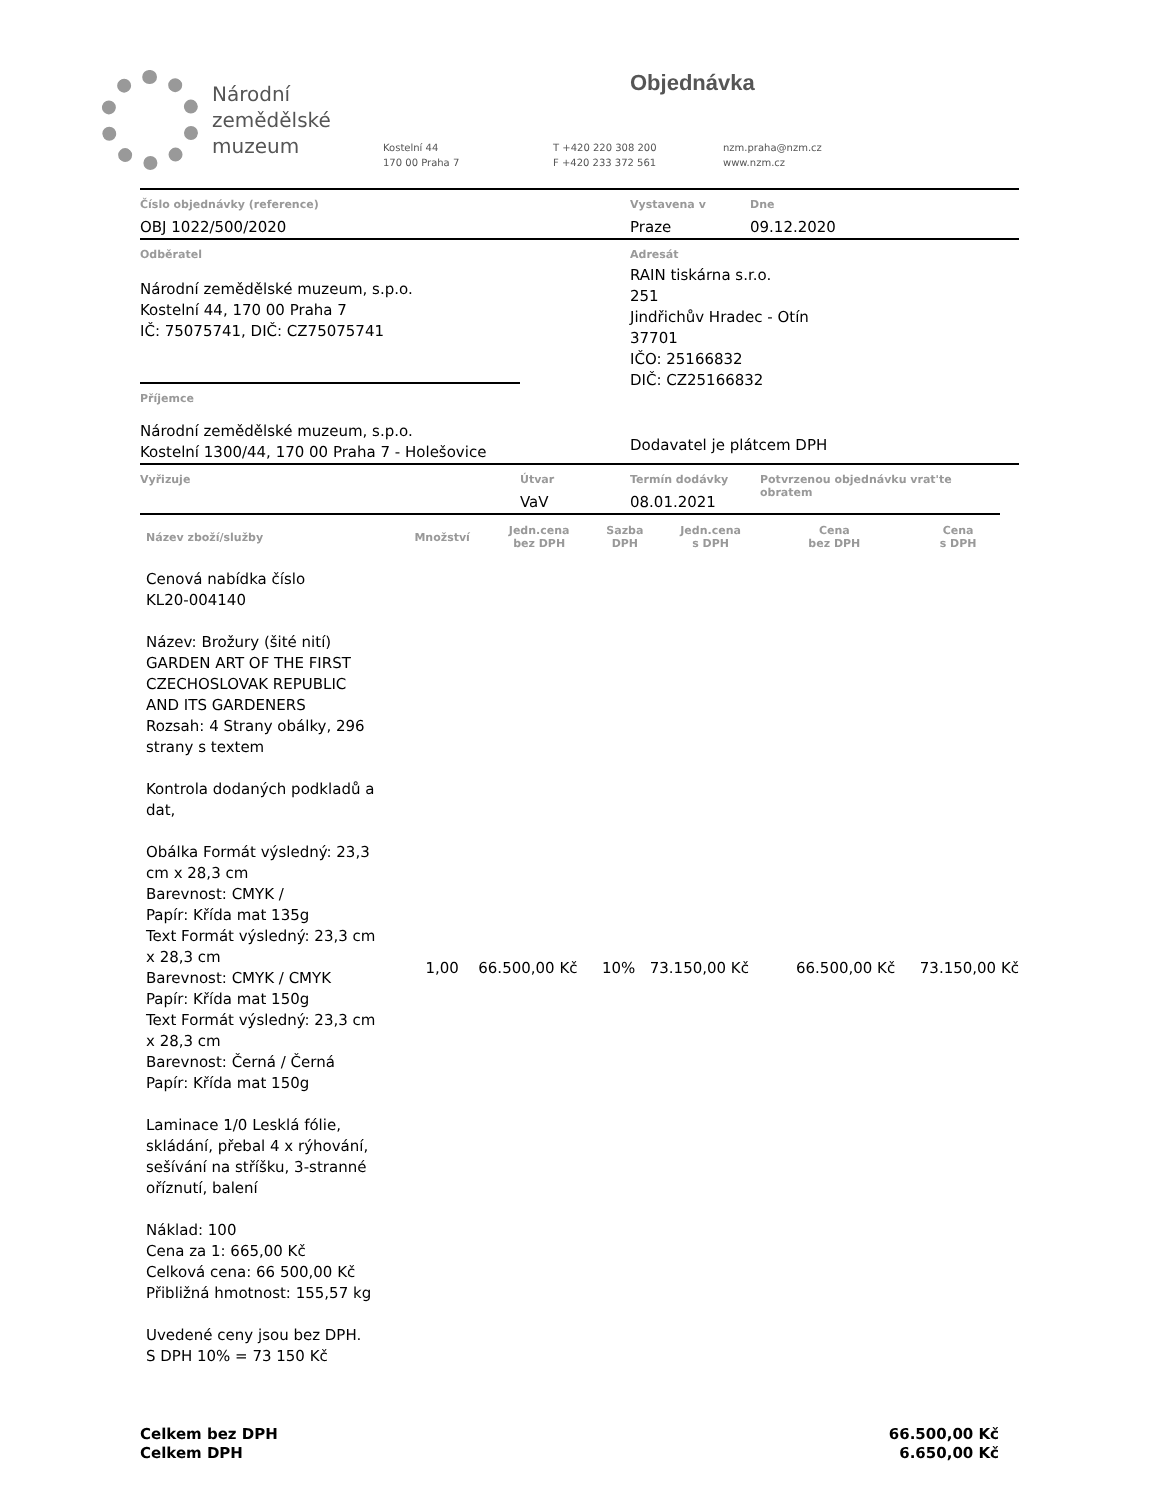Národní
zemědělské
muzeum
Objednávka
Kostelní 44
170 00 Praha 7
T +420 220 308 200
F +420 233 372 561
nzm.praha@nzm.cz
www.nzm.cz
Číslo objednávky (reference)
OBJ 1022/500/2020
Vystavena v
Praze
Dne
09.12.2020
Odběratel
Národní zemědělské muzeum, s.p.o.
Kostelní 44, 170 00 Praha 7
IČ: 75075741, DIČ: CZ75075741
Příjemce
Národní zemědělské muzeum, s.p.o.
Kostelní 1300/44, 170 00 Praha 7 - Holešovice
Adresát
RAIN tiskárna s.r.o.
251
Jindřichův Hradec - Otín
37701
IČO: 25166832
DIČ: CZ25166832
Dodavatel je plátcem DPH
Vyřizuje Útvar
VaV
Termín dodávky
08.01.2021
Potvrzenou objednávku vrat'te obratem
| Název zboží/služby | Množství | Jedn.cena bez DPH | Sazba DPH | Jedn.cena s DPH | Cena bez DPH | Cena s DPH |
| --- | --- | --- | --- | --- | --- | --- |
| Cenová nabídka číslo KL20-004140 Název: Brožury (šité nití) GARDEN ART OF THE FIRST CZECHOSLOVAK REPUBLIC AND ITS GARDENERS Rozsah: 4 Strany obálky, 296 strany s textem Kontrola dodaných podkladů a dat, Obálka Formát výsledný: 23,3 cm x 28,3 cm Barevnost: CMYK / Papír: Křída mat 135g Text Formát výsledný: 23,3 cm x 28,3 cm Barevnost: CMYK / CMYK Papír: Křída mat 150g Text Formát výsledný: 23,3 cm x 28,3 cm Barevnost: Černá / Černá Papír: Křída mat 150g Laminace 1/0 Lesklá fólie, skládání, přebal 4 x rýhování, sešívání na stříšku, 3-stranné oříznutí, balení Náklad: 100 Cena za 1: 665,00 Kč Celková cena: 66 500,00 Kč Přibližná hmotnost: 155,57 kg Uvedené ceny jsou bez DPH. S DPH 10% = 73 150 Kč | 1,00 | 66.500,00 Kč | 10% | 73.150,00 Kč | 66.500,00 Kč | 73.150,00 Kč |
Celkem bez DPH
Celkem DPH
66.500,00 Kč
6.650,00 Kč